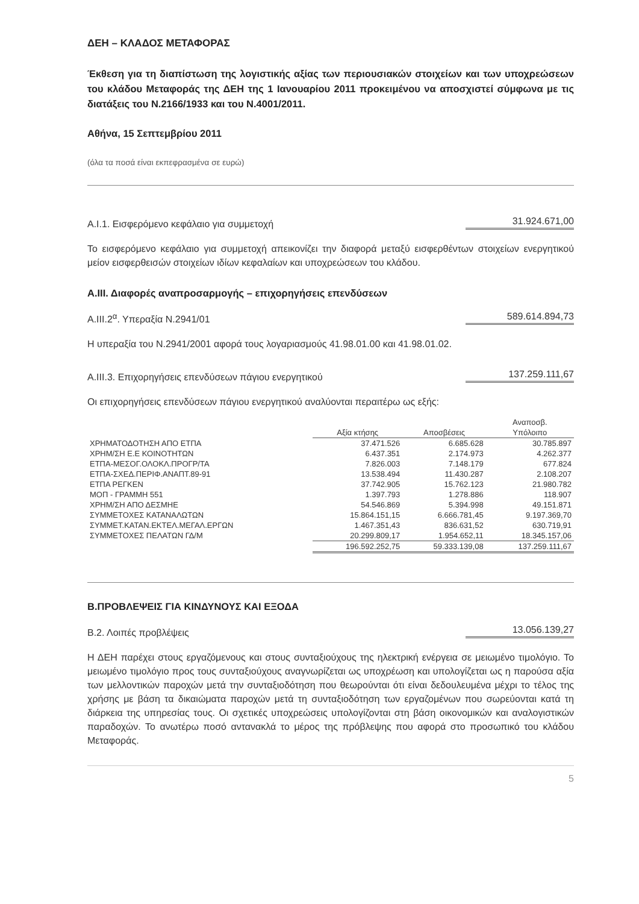ΔΕΗ – ΚΛΑΔΟΣ ΜΕΤΑΦΟΡΑΣ
Έκθεση για τη διαπίστωση της λογιστικής αξίας των περιουσιακών στοιχείων και των υποχρεώσεων του κλάδου Μεταφοράς της ΔΕΗ της 1 Ιανουαρίου 2011 προκειμένου να αποσχιστεί σύμφωνα με τις διατάξεις του Ν.2166/1933 και του Ν.4001/2011.
Αθήνα, 15 Σεπτεμβρίου 2011
(όλα τα ποσά είναι εκπεφρασμένα σε ευρώ)
Α.Ι.1. Εισφερόμενο κεφάλαιο για συμμετοχή 31.924.671,00
Το εισφερόμενο κεφάλαιο για συμμετοχή απεικονίζει την διαφορά μεταξύ εισφερθέντων στοιχείων ενεργητικού μείον εισφερθεισών στοιχείων ιδίων κεφαλαίων και υποχρεώσεων του κλάδου.
Α.ΙΙΙ. Διαφορές αναπροσαρμογής – επιχορηγήσεις επενδύσεων
Α.ΙΙΙ.2<sup>α</sup>. Υπεραξία Ν.2941/01 589.614.894,73
Η υπεραξία του Ν.2941/2001 αφορά τους λογαριασμούς 41.98.01.00 και 41.98.01.02.
Α.ΙΙΙ.3. Επιχορηγήσεις επενδύσεων πάγιου ενεργητικού 137.259.111,67
Οι επιχορηγήσεις επενδύσεων πάγιου ενεργητικού αναλύονται περαιτέρω ως εξής:
| | Αξία κτήσης | Αποσβέσεις | Αναποσβ. Υπόλοιπο |
| --- | --- | --- | --- |
| ΧΡΗΜΑΤΟΔΟΤΗΣΗ ΑΠΟ ΕΤΠΑ | 37.471.526 | 6.685.628 | 30.785.897 |
| ΧΡΗΜ/ΣΗ Ε.Ε ΚΟΙΝΟΤΗΤΩΝ | 6.437.351 | 2.174.973 | 4.262.377 |
| ΕΤΠΑ-ΜΕΣΟΓ.ΟΛΟΚΛ.ΠΡΟΓΡ/ΤΑ | 7.826.003 | 7.148.179 | 677.824 |
| ΕΤΠΑ-ΣΧΕΔ.ΠΕΡΙΦ.ΑΝΑΠΤ.89-91 | 13.538.494 | 11.430.287 | 2.108.207 |
| ΕΤΠΑ ΡΕΓΚΕΝ | 37.742.905 | 15.762.123 | 21.980.782 |
| ΜΟΠ - ΓΡΑΜΜΗ 551 | 1.397.793 | 1.278.886 | 118.907 |
| ΧΡΗΜ/ΣΗ ΑΠΟ ΔΕΣΜΗΕ | 54.546.869 | 5.394.998 | 49.151.871 |
| ΣΥΜΜΕΤΟΧΕΣ ΚΑΤΑΝΑΛΩΤΩΝ | 15.864.151,15 | 6.666.781,45 | 9.197.369,70 |
| ΣΥΜΜΕΤ.ΚΑΤΑΝ.ΕΚΤΕΛ.ΜΕΓΑΛ.ΕΡΓΩΝ | 1.467.351,43 | 836.631,52 | 630.719,91 |
| ΣΥΜΜΕΤΟΧΕΣ ΠΕΛΑΤΩΝ ΓΔ/Μ | 20.299.809,17 | 1.954.652,11 | 18.345.157,06 |
| | 196.592.252,75 | 59.333.139,08 | 137.259.111,67 |
Β.ΠΡΟΒΛΕΨΕΙΣ ΓΙΑ ΚΙΝΔΥΝΟΥΣ ΚΑΙ ΕΞΟΔΑ
Β.2. Λοιπές προβλέψεις 13.056.139,27
Η ΔΕΗ παρέχει στους εργαζόμενους και στους συνταξιούχους της ηλεκτρική ενέργεια σε μειωμένο τιμολόγιο. Το μειωμένο τιμολόγιο προς τους συνταξιούχους αναγνωρίζεται ως υποχρέωση και υπολογίζεται ως η παρούσα αξία των μελλοντικών παροχών μετά την συνταξιοδότηση που θεωρούνται ότι είναι δεδουλευμένα μέχρι το τέλος της χρήσης με βάση τα δικαιώματα παροχών μετά τη συνταξιοδότηση των εργαζομένων που σωρεύονται κατά τη διάρκεια της υπηρεσίας τους. Οι σχετικές υποχρεώσεις υπολογίζονται στη βάση οικονομικών και αναλογιστικών παραδοχών. Το ανωτέρω ποσό αντανακλά το μέρος της πρόβλεψης που αφορά στο προσωπικό του κλάδου Μεταφοράς.
5